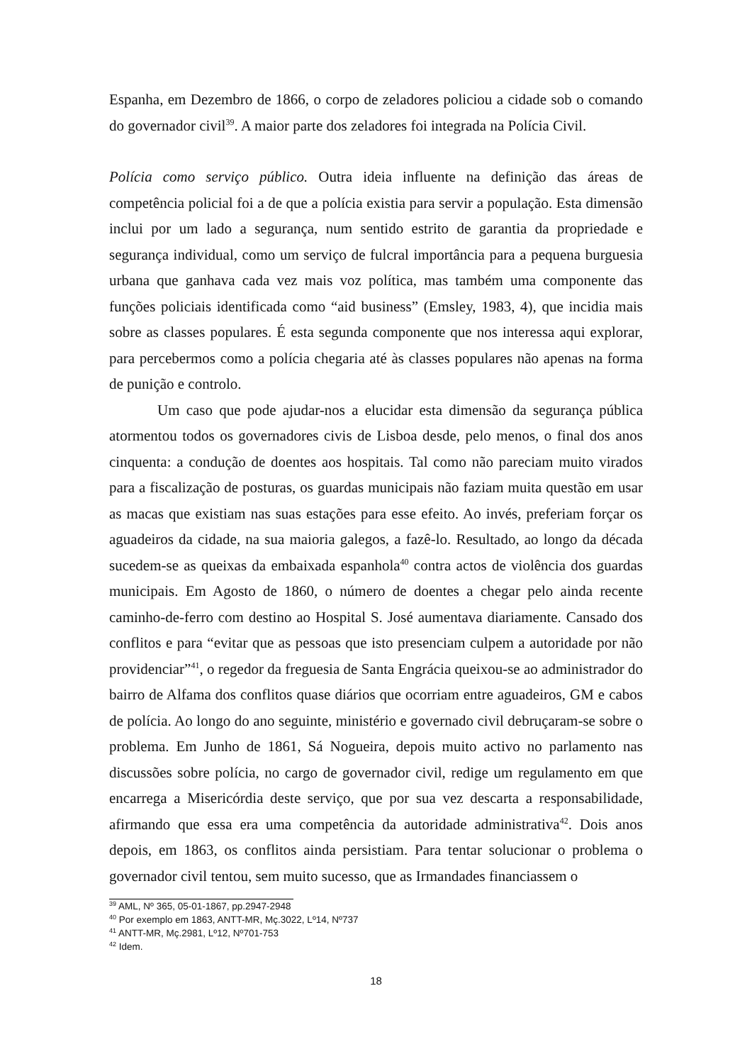Espanha, em Dezembro de 1866, o corpo de zeladores policiou a cidade sob o comando do governador civil<sup>39</sup>. A maior parte dos zeladores foi integrada na Polícia Civil.
Polícia como serviço público. Outra ideia influente na definição das áreas de competência policial foi a de que a polícia existia para servir a população. Esta dimensão inclui por um lado a segurança, num sentido estrito de garantia da propriedade e segurança individual, como um serviço de fulcral importância para a pequena burguesia urbana que ganhava cada vez mais voz política, mas também uma componente das funções policiais identificada como “aid business” (Emsley, 1983, 4), que incidia mais sobre as classes populares. É esta segunda componente que nos interessa aqui explorar, para percebermos como a polícia chegaria até às classes populares não apenas na forma de punição e controlo.
Um caso que pode ajudar-nos a elucidar esta dimensão da segurança pública atormentou todos os governadores civis de Lisboa desde, pelo menos, o final dos anos cinquenta: a condução de doentes aos hospitais. Tal como não pareciam muito virados para a fiscalização de posturas, os guardas municipais não faziam muita questão em usar as macas que existiam nas suas estações para esse efeito. Ao invés, preferiam forçar os aguadeiros da cidade, na sua maioria galegos, a fazê-lo. Resultado, ao longo da década sucedem-se as queixas da embaixada espanhola<sup>40</sup> contra actos de violência dos guardas municipais. Em Agosto de 1860, o número de doentes a chegar pelo ainda recente caminho-de-ferro com destino ao Hospital S. José aumentava diariamente. Cansado dos conflitos e para “evitar que as pessoas que isto presenciam culpem a autoridade por não providenciar”<sup>41</sup>, o regedor da freguesia de Santa Engrácia queixou-se ao administrador do bairro de Alfama dos conflitos quase diários que ocorriam entre aguadeiros, GM e cabos de polícia. Ao longo do ano seguinte, ministério e governado civil debruçaram-se sobre o problema. Em Junho de 1861, Sá Nogueira, depois muito activo no parlamento nas discussões sobre polícia, no cargo de governador civil, redige um regulamento em que encarrega a Misericórdia deste serviço, que por sua vez descarta a responsabilidade, afirmando que essa era uma competência da autoridade administrativa<sup>42</sup>. Dois anos depois, em 1863, os conflitos ainda persistiam. Para tentar solucionar o problema o governador civil tentou, sem muito sucesso, que as Irmandades financiassem o
<sup>39</sup> AML, Nº 365, 05-01-1867, pp.2947-2948
<sup>40</sup> Por exemplo em 1863, ANTT-MR, Mç.3022, Lº14, Nº737
<sup>41</sup> ANTT-MR, Mç.2981, Lº12, Nº701-753
<sup>42</sup> Idem.
18